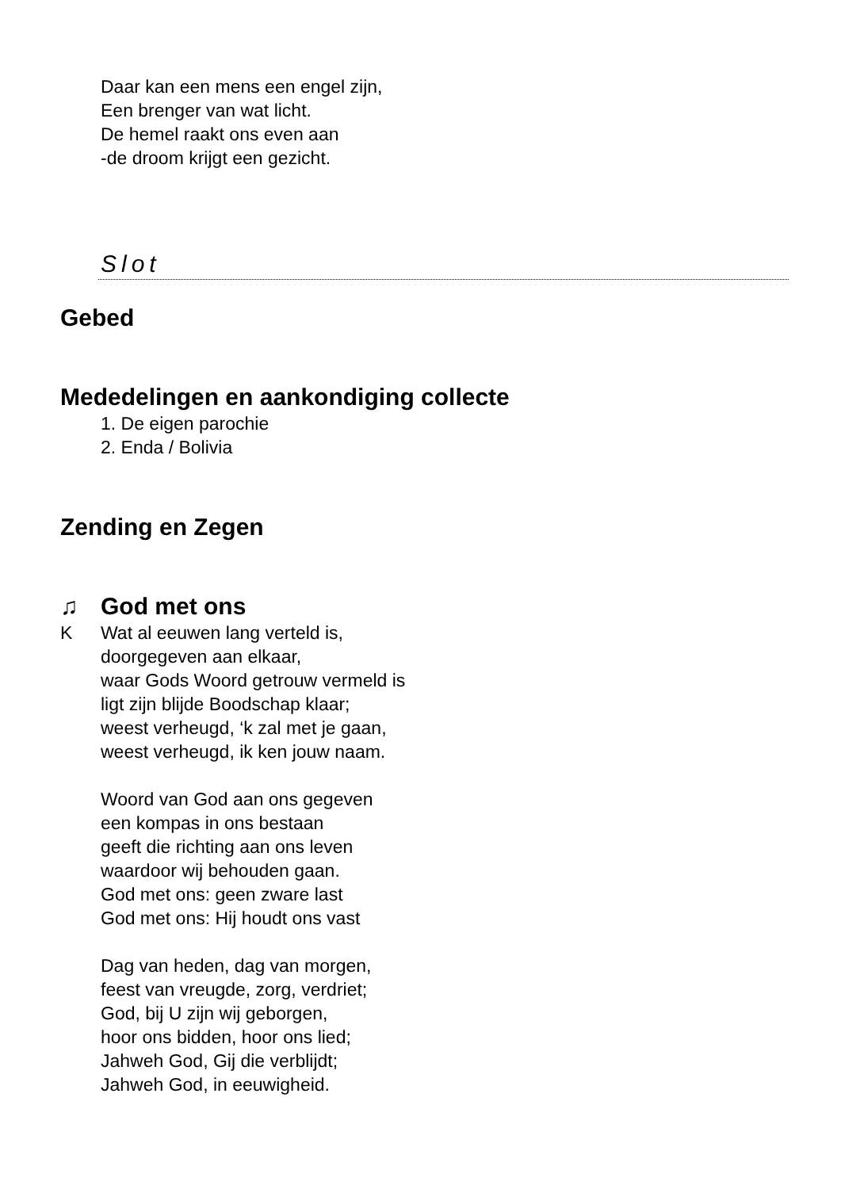Daar kan een mens een engel zijn,
Een brenger van wat licht.
De hemel raakt ons even aan
-de droom krijgt een gezicht.
Slot
Gebed
Mededelingen en aankondiging collecte
1. De eigen parochie
2. Enda / Bolivia
Zending en Zegen
♫ God met ons
K Wat al eeuwen lang verteld is,
doorgegeven aan elkaar,
waar Gods Woord getrouw vermeld is
ligt zijn blijde Boodschap klaar;
weest verheugd, ‘k zal met je gaan,
weest verheugd, ik ken jouw naam.
Woord van God aan ons gegeven
een kompas in ons bestaan
geeft die richting aan ons leven
waardoor wij behouden gaan.
God met ons: geen zware last
God met ons: Hij houdt ons vast
Dag van heden, dag van morgen,
feest van vreugde, zorg, verdriet;
God, bij U zijn wij geborgen,
hoor ons bidden, hoor ons lied;
Jahweh God, Gij die verblijdt;
Jahweh God, in eeuwigheid.